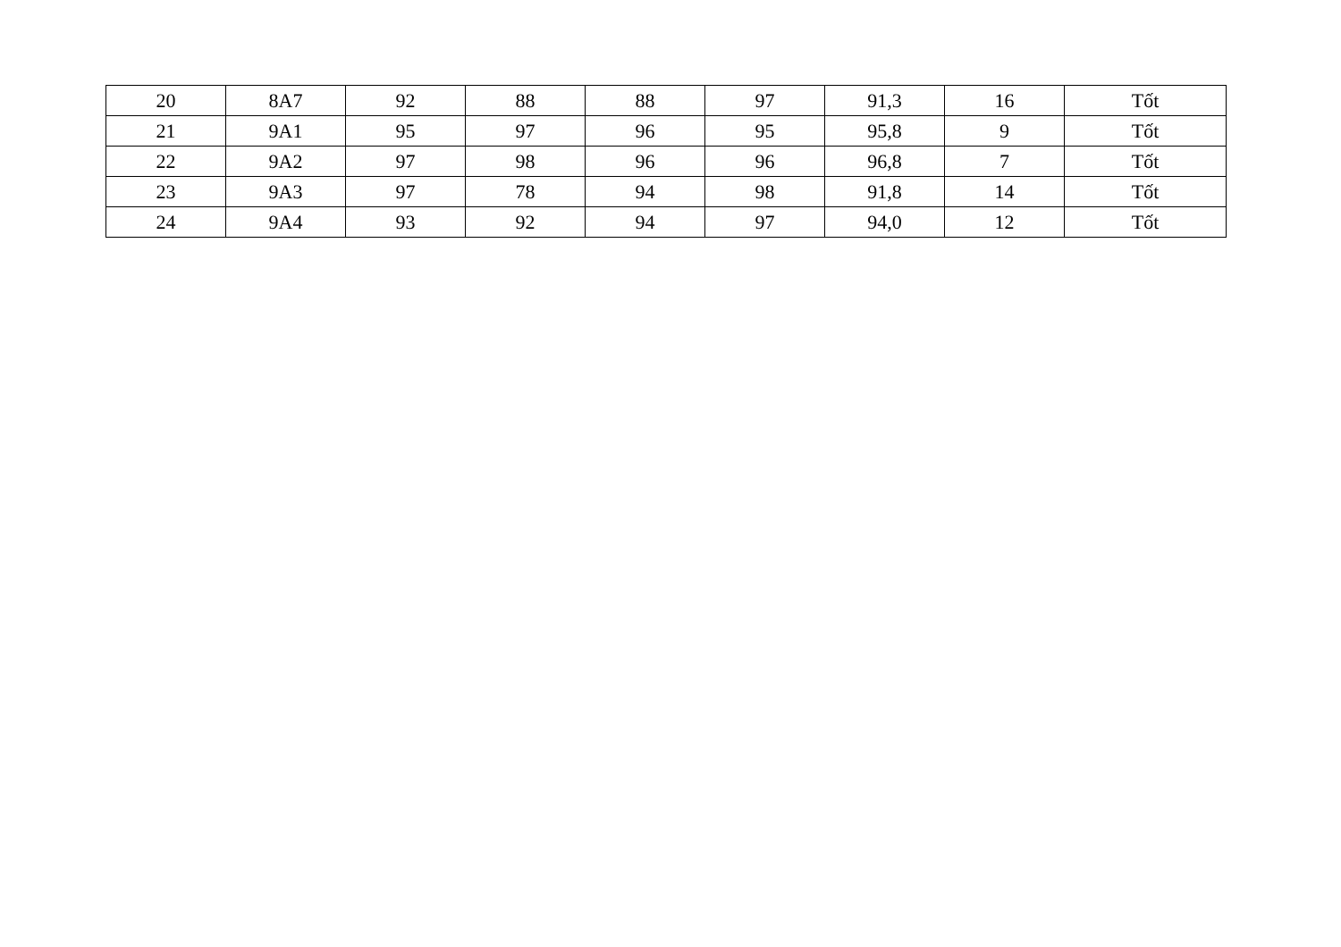| 20 | 8A7 | 92 | 88 | 88 | 97 | 91,3 | 16 | Tốt |
| 21 | 9A1 | 95 | 97 | 96 | 95 | 95,8 | 9 | Tốt |
| 22 | 9A2 | 97 | 98 | 96 | 96 | 96,8 | 7 | Tốt |
| 23 | 9A3 | 97 | 78 | 94 | 98 | 91,8 | 14 | Tốt |
| 24 | 9A4 | 93 | 92 | 94 | 97 | 94,0 | 12 | Tốt |